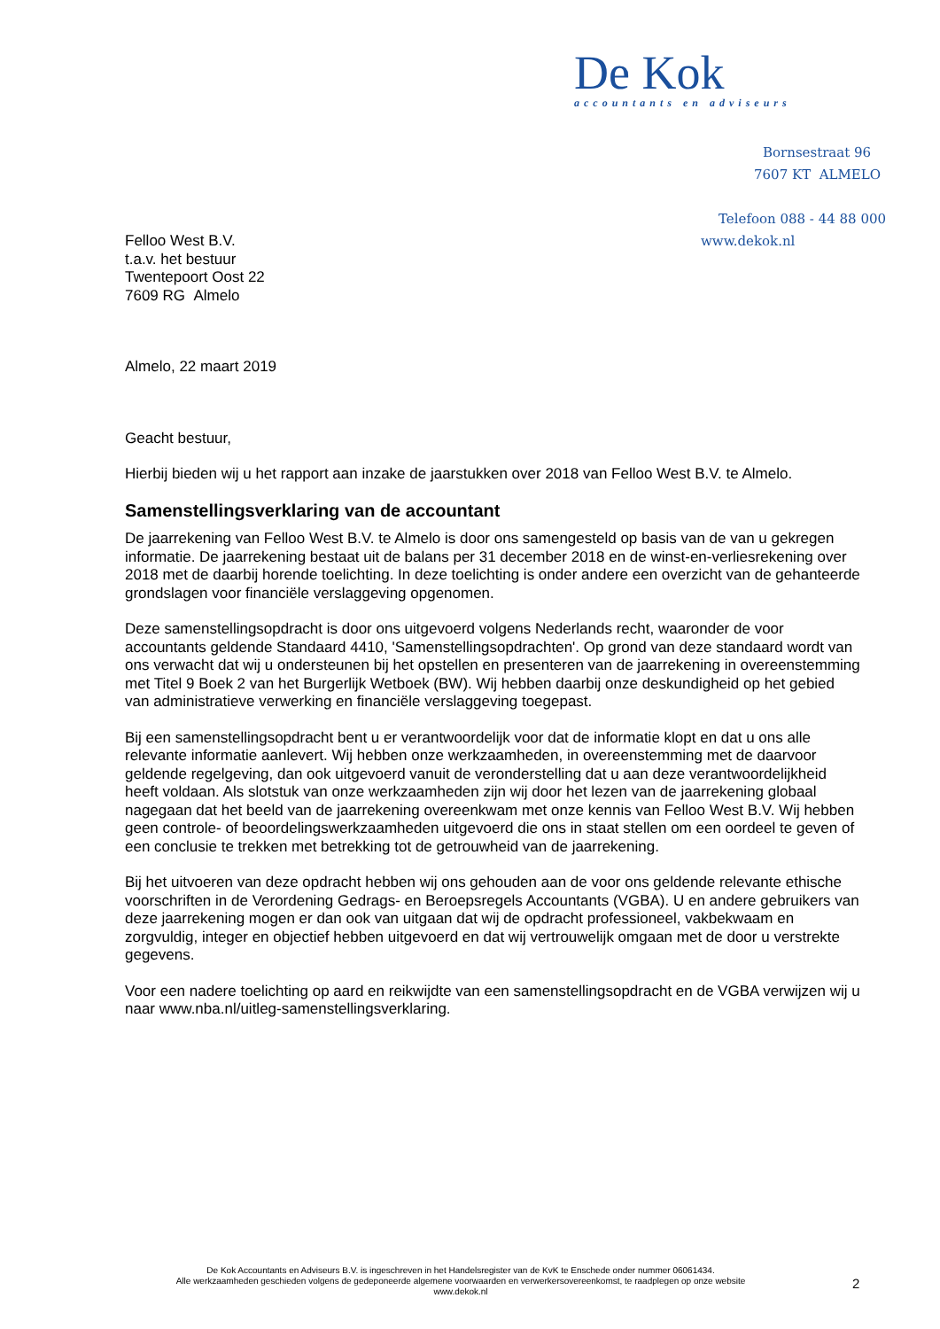De Kok
accountants en adviseurs
Bornsestraat 96
7607 KT ALMELO
Telefoon 088 - 44 88 000
www.dekok.nl
Felloo West B.V.
t.a.v. het bestuur
Twentepoort Oost 22
7609 RG Almelo
Almelo, 22 maart 2019
Geacht bestuur,
Hierbij bieden wij u het rapport aan inzake de jaarstukken over 2018 van Felloo West B.V. te Almelo.
Samenstellingsverklaring van de accountant
De jaarrekening van Felloo West B.V. te Almelo is door ons samengesteld op basis van de van u gekregen informatie. De jaarrekening bestaat uit de balans per 31 december 2018 en de winst-en-verliesrekening over 2018 met de daarbij horende toelichting. In deze toelichting is onder andere een overzicht van de gehanteerde grondslagen voor financiële verslaggeving opgenomen.
Deze samenstellingsopdracht is door ons uitgevoerd volgens Nederlands recht, waaronder de voor accountants geldende Standaard 4410, 'Samenstellingsopdrachten'. Op grond van deze standaard wordt van ons verwacht dat wij u ondersteunen bij het opstellen en presenteren van de jaarrekening in overeenstemming met Titel 9 Boek 2 van het Burgerlijk Wetboek (BW). Wij hebben daarbij onze deskundigheid op het gebied van administratieve verwerking en financiële verslaggeving toegepast.
Bij een samenstellingsopdracht bent u er verantwoordelijk voor dat de informatie klopt en dat u ons alle relevante informatie aanlevert. Wij hebben onze werkzaamheden, in overeenstemming met de daarvoor geldende regelgeving, dan ook uitgevoerd vanuit de veronderstelling dat u aan deze verantwoordelijkheid heeft voldaan. Als slotstuk van onze werkzaamheden zijn wij door het lezen van de jaarrekening globaal nagegaan dat het beeld van de jaarrekening overeenkwam met onze kennis van Felloo West B.V. Wij hebben geen controle- of beoordelingswerkzaamheden uitgevoerd die ons in staat stellen om een oordeel te geven of een conclusie te trekken met betrekking tot de getrouwheid van de jaarrekening.
Bij het uitvoeren van deze opdracht hebben wij ons gehouden aan de voor ons geldende relevante ethische voorschriften in de Verordening Gedrags- en Beroepsregels Accountants (VGBA). U en andere gebruikers van deze jaarrekening mogen er dan ook van uitgaan dat wij de opdracht professioneel, vakbekwaam en zorgvuldig, integer en objectief hebben uitgevoerd en dat wij vertrouwelijk omgaan met de door u verstrekte gegevens.
Voor een nadere toelichting op aard en reikwijdte van een samenstellingsopdracht en de VGBA verwijzen wij u naar www.nba.nl/uitleg-samenstellingsverklaring.
De Kok Accountants en Adviseurs B.V. is ingeschreven in het Handelsregister van de KvK te Enschede onder nummer 06061434.
Alle werkzaamheden geschieden volgens de gedeponeerde algemene voorwaarden en verwerkersovereenkomst, te raadplegen op onze website
www.dekok.nl
2